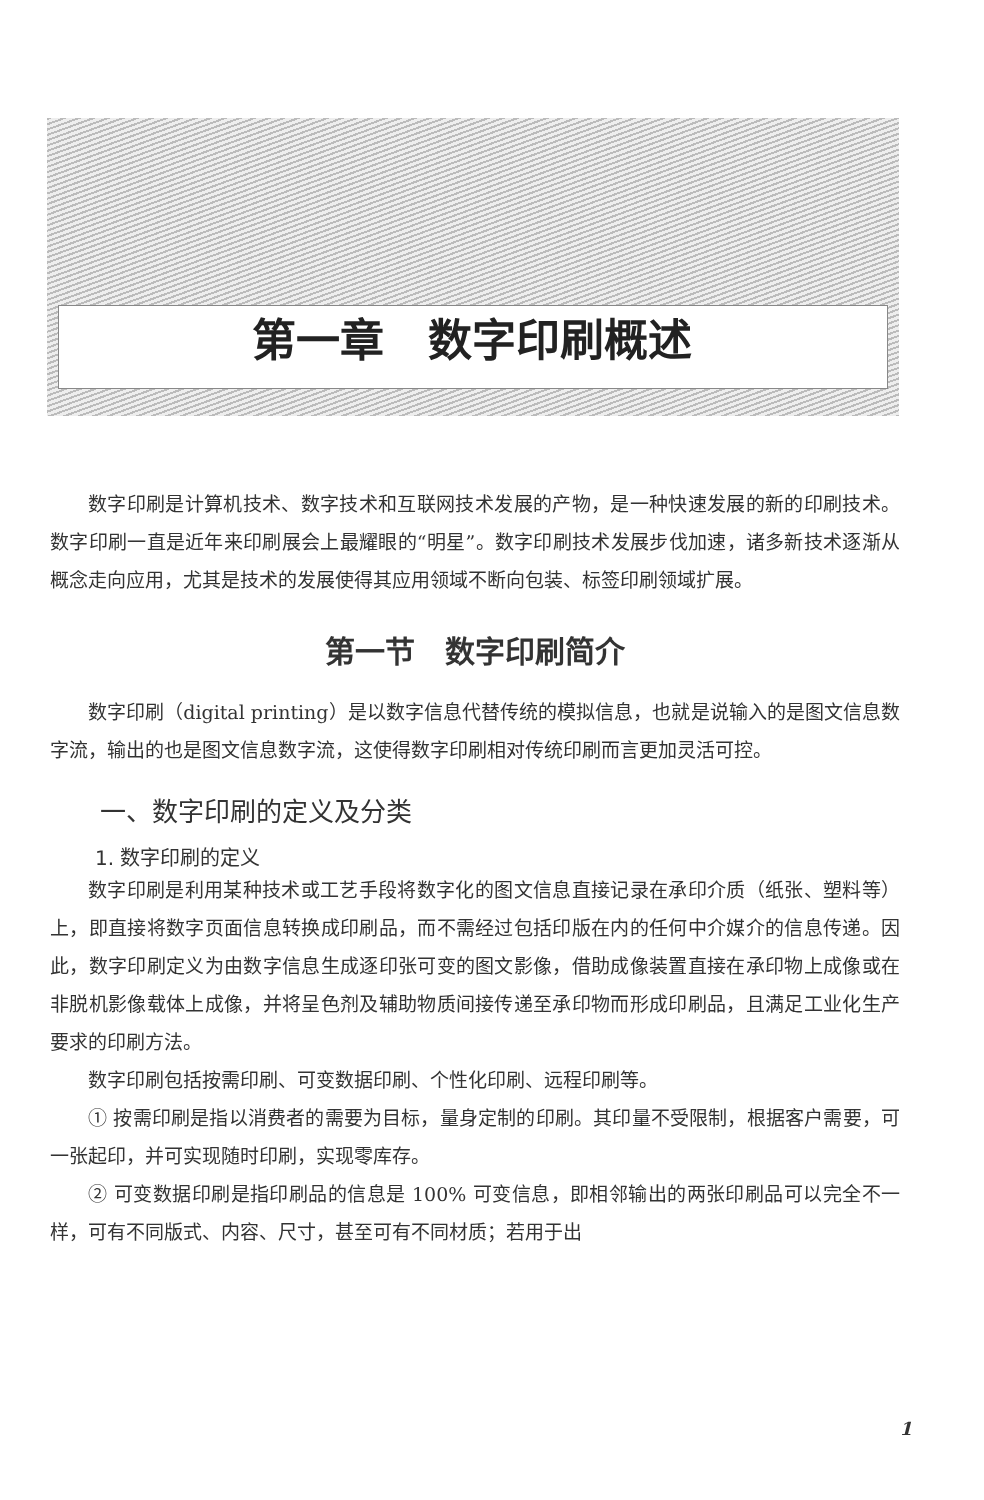第一章　数字印刷概述
数字印刷是计算机技术、数字技术和互联网技术发展的产物，是一种快速发展的新的印刷技术。数字印刷一直是近年来印刷展会上最耀眼的“明星”。数字印刷技术发展步伐加速，诸多新技术逐渐从概念走向应用，尤其是技术的发展使得其应用领域不断向包装、标签印刷领域扩展。
第一节　数字印刷简介
数字印刷（digital printing）是以数字信息代替传统的模拟信息，也就是说输入的是图文信息数字流，输出的也是图文信息数字流，这使得数字印刷相对传统印刷而言更加灵活可控。
一、数字印刷的定义及分类
1. 数字印刷的定义
数字印刷是利用某种技术或工艺手段将数字化的图文信息直接记录在承印介质（纸张、塑料等）上，即直接将数字页面信息转换成印刷品，而不需经过包括印版在内的任何中介媒介的信息传递。因此，数字印刷定义为由数字信息生成逐印张可变的图文影像，借助成像装置直接在承印物上成像或在非脱机影像载体上成像，并将呈色剂及辅助物质间接传递至承印物而形成印刷品，且满足工业化生产要求的印刷方法。
数字印刷包括按需印刷、可变数据印刷、个性化印刷、远程印刷等。
① 按需印刷是指以消费者的需要为目标，量身定制的印刷。其印量不受限制，根据客户需要，可一张起印，并可实现随时印刷，实现零库存。
② 可变数据印刷是指印刷品的信息是 100% 可变信息，即相邻输出的两张印刷品可以完全不一样，可有不同版式、内容、尺寸，甚至可有不同材质；若用于出
1